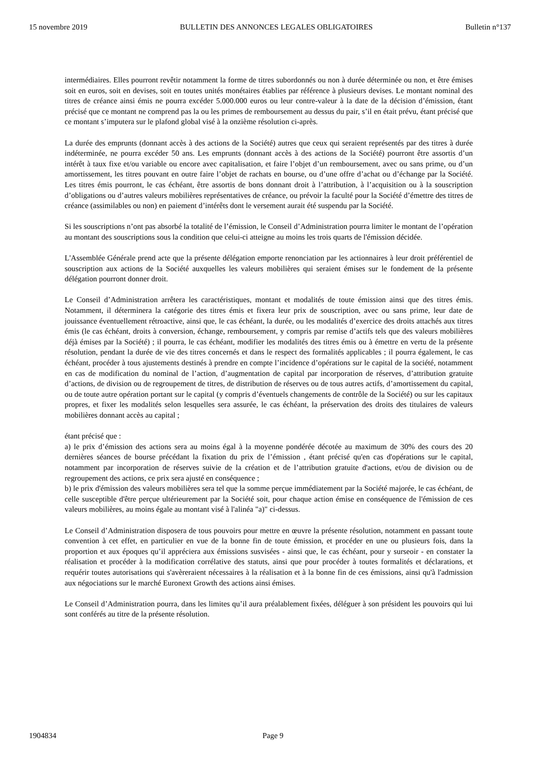15 novembre 2019 BULLETIN DES ANNONCES LEGALES OBLIGATOIRES Bulletin n°137
intermédiaires. Elles pourront revêtir notamment la forme de titres subordonnés ou non à durée déterminée ou non, et être émises soit en euros, soit en devises, soit en toutes unités monétaires établies par référence à plusieurs devises. Le montant nominal des titres de créance ainsi émis ne pourra excéder 5.000.000 euros ou leur contre-valeur à la date de la décision d’émission, étant précisé que ce montant ne comprend pas la ou les primes de remboursement au dessus du pair, s’il en était prévu, étant précisé que ce montant s’imputera sur le plafond global visé à la onzième résolution ci-après.
La durée des emprunts (donnant accès à des actions de la Société) autres que ceux qui seraient représentés par des titres à durée indéterminée, ne pourra excéder 50 ans. Les emprunts (donnant accès à des actions de la Société) pourront être assortis d’un intérêt à taux fixe et/ou variable ou encore avec capitalisation, et faire l’objet d’un remboursement, avec ou sans prime, ou d’un amortissement, les titres pouvant en outre faire l’objet de rachats en bourse, ou d’une offre d’achat ou d’échange par la Société. Les titres émis pourront, le cas échéant, être assortis de bons donnant droit à l’attribution, à l’acquisition ou à la souscription d’obligations ou d’autres valeurs mobilières représentatives de créance, ou prévoir la faculté pour la Société d’émettre des titres de créance (assimilables ou non) en paiement d’intérêts dont le versement aurait été suspendu par la Société.
Si les souscriptions n’ont pas absorbé la totalité de l’émission, le Conseil d’Administration pourra limiter le montant de l’opération au montant des souscriptions sous la condition que celui-ci atteigne au moins les trois quarts de l'émission décidée.
L'Assemblée Générale prend acte que la présente délégation emporte renonciation par les actionnaires à leur droit préférentiel de souscription aux actions de la Société auxquelles les valeurs mobilières qui seraient émises sur le fondement de la présente délégation pourront donner droit.
Le Conseil d’Administration arrêtera les caractéristiques, montant et modalités de toute émission ainsi que des titres émis. Notamment, il déterminera la catégorie des titres émis et fixera leur prix de souscription, avec ou sans prime, leur date de jouissance éventuellement rétroactive, ainsi que, le cas échéant, la durée, ou les modalités d’exercice des droits attachés aux titres émis (le cas échéant, droits à conversion, échange, remboursement, y compris par remise d’actifs tels que des valeurs mobilières déjà émises par la Société) ; il pourra, le cas échéant, modifier les modalités des titres émis ou à émettre en vertu de la présente résolution, pendant la durée de vie des titres concernés et dans le respect des formalités applicables ; il pourra également, le cas échéant, procéder à tous ajustements destinés à prendre en compte l’incidence d’opérations sur le capital de la société, notamment en cas de modification du nominal de l’action, d’augmentation de capital par incorporation de réserves, d’attribution gratuite d’actions, de division ou de regroupement de titres, de distribution de réserves ou de tous autres actifs, d’amortissement du capital, ou de toute autre opération portant sur le capital (y compris d’éventuels changements de contrôle de la Société) ou sur les capitaux propres, et fixer les modalités selon lesquelles sera assurée, le cas échéant, la préservation des droits des titulaires de valeurs mobilières donnant accès au capital ;
étant précisé que :
a) le prix d’émission des actions sera au moins égal à la moyenne pondérée décotée au maximum de 30% des cours des 20 dernières séances de bourse précédant la fixation du prix de l’émission , étant précisé qu'en cas d'opérations sur le capital, notamment par incorporation de réserves suivie de la création et de l’attribution gratuite d'actions, et/ou de division ou de regroupement des actions, ce prix sera ajusté en conséquence ;
b) le prix d'émission des valeurs mobilières sera tel que la somme perçue immédiatement par la Société majorée, le cas échéant, de celle susceptible d'être perçue ultérieurement par la Société soit, pour chaque action émise en conséquence de l'émission de ces valeurs mobilières, au moins égale au montant visé à l'alinéa "a)" ci-dessus.
Le Conseil d’Administration disposera de tous pouvoirs pour mettre en œuvre la présente résolution, notamment en passant toute convention à cet effet, en particulier en vue de la bonne fin de toute émission, et procéder en une ou plusieurs fois, dans la proportion et aux époques qu’il appréciera aux émissions susvisées - ainsi que, le cas échéant, pour y surseoir - en constater la réalisation et procéder à la modification corrélative des statuts, ainsi que pour procéder à toutes formalités et déclarations, et requérir toutes autorisations qui s'avèreraient nécessaires à la réalisation et à la bonne fin de ces émissions, ainsi qu'à l'admission aux négociations sur le marché Euronext Growth des actions ainsi émises.
Le Conseil d’Administration pourra, dans les limites qu’il aura préalablement fixées, déléguer à son président les pouvoirs qui lui sont conférés au titre de la présente résolution.
1904834 Page 9